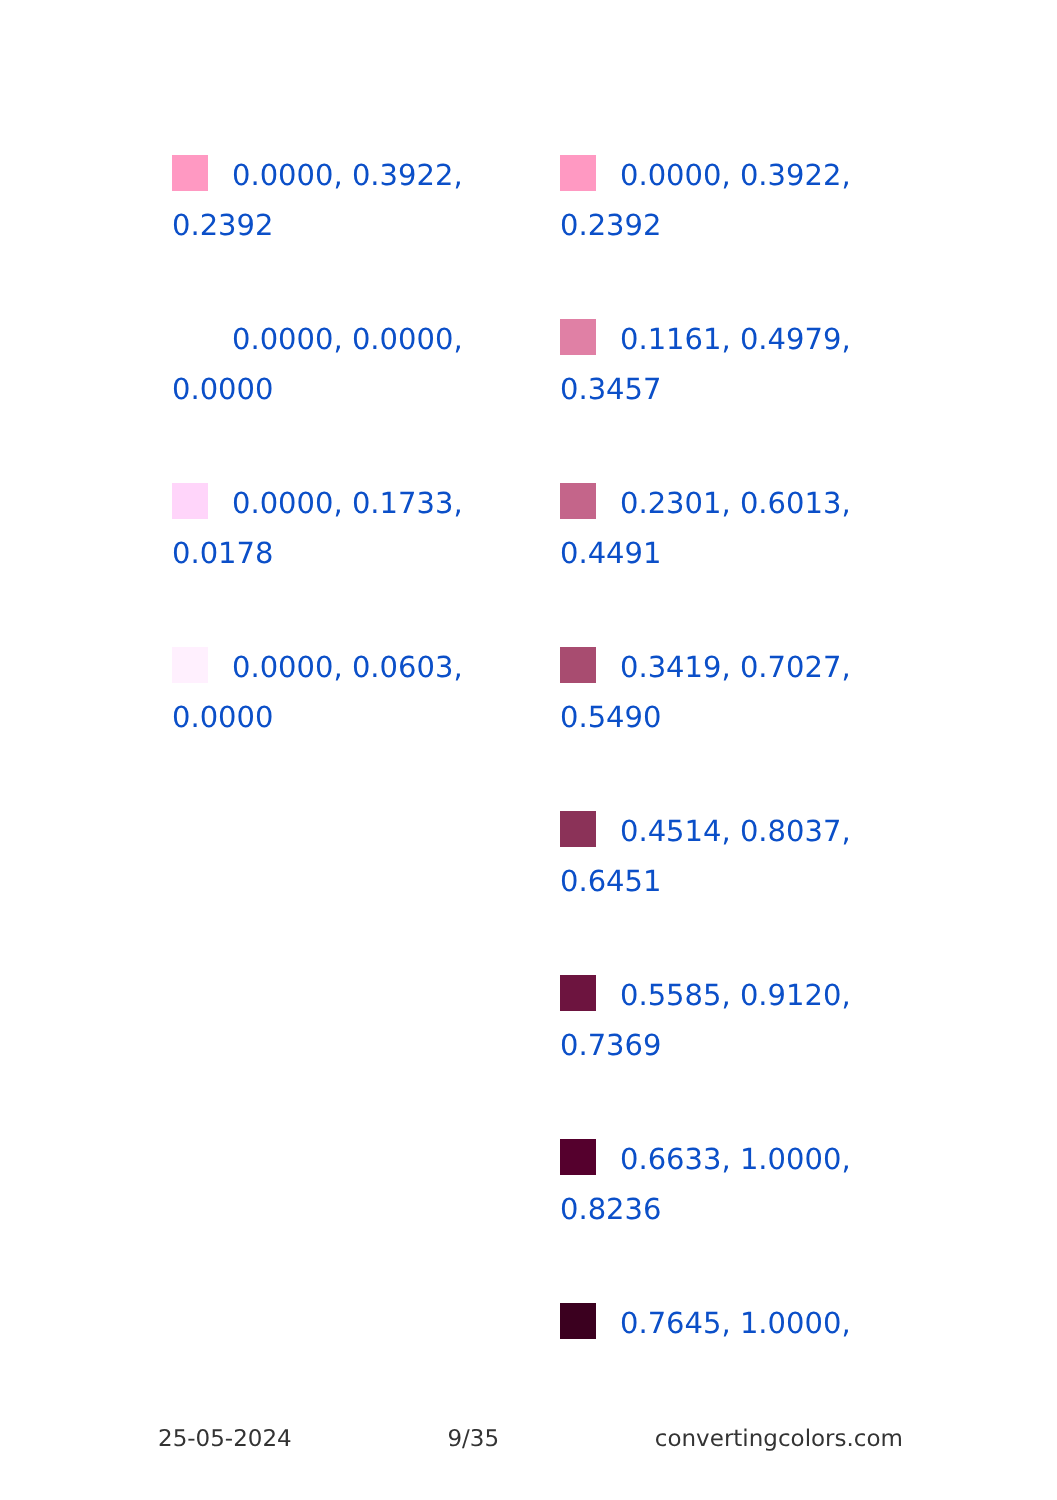0.0000, 0.3922, 0.2392
0.0000, 0.0000, 0.0000
0.0000, 0.1733, 0.0178
0.0000, 0.0603, 0.0000
0.0000, 0.3922, 0.2392
0.1161, 0.4979, 0.3457
0.2301, 0.6013, 0.4491
0.3419, 0.7027, 0.5490
0.4514, 0.8037, 0.6451
0.5585, 0.9120, 0.7369
0.6633, 1.0000, 0.8236
0.7645, 1.0000,
25-05-2024 9/35 convertingcolors.com